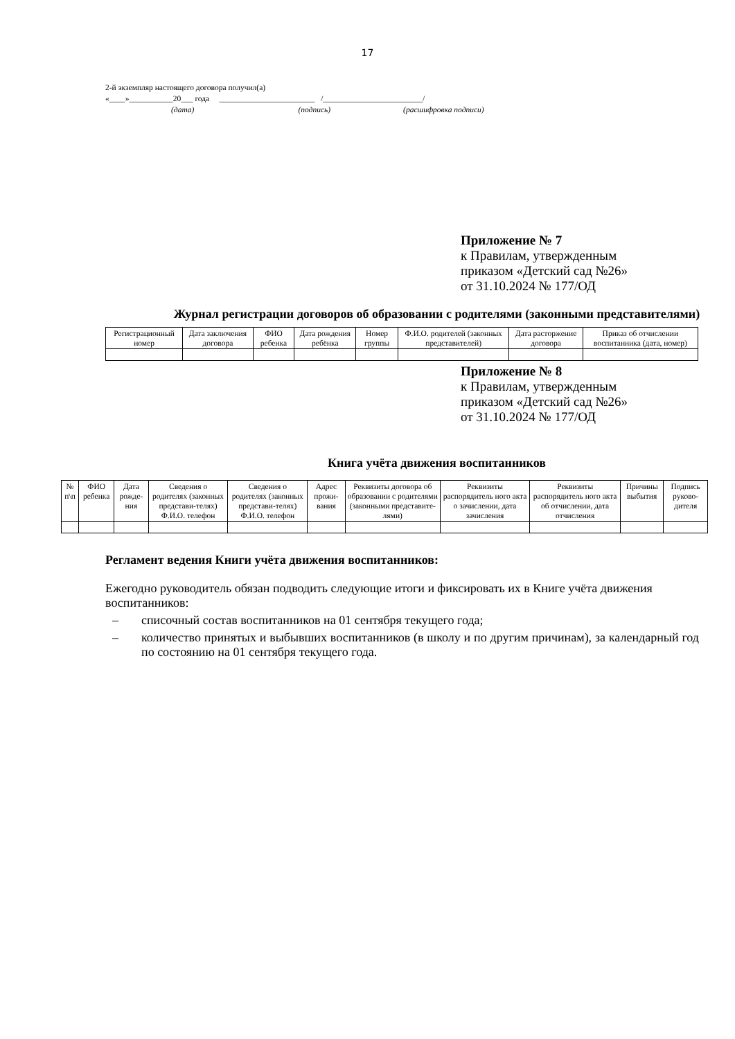17
2-й экземпляр настоящего договора получил(а)
«____»___________20___ года ________________________ /_________________________/
(дата) (подпись) (расшифровка подписи)
Приложение № 7
к Правилам, утвержденным
приказом «Детский сад №26»
от 31.10.2024 № 177/ОД
Журнал регистрации договоров об образовании с родителями (законными представителями)
| Регистрационный номер | Дата заключения договора | ФИО ребенка | Дата рождения ребёнка | Номер группы | Ф.И.О. родителей (законных представителей) | Дата расторжение договора | Приказ об отчислении воспитанника (дата, номер) |
| --- | --- | --- | --- | --- | --- | --- | --- |
Приложение № 8
к Правилам, утвержденным
приказом «Детский сад №26»
от 31.10.2024 № 177/ОД
Книга учёта движения воспитанников
| № п\п | ФИО ребенка | Дата рожде-ния | Сведения о родителях (законных представи-телях) Ф.И.О. телефон | Сведения о родителях (законных представи-телях) Ф.И.О. телефон | Адрес прожи-вания | Реквизиты договора об образовании с родителями (законными представите-лями) | Реквизиты распорядитель ного акта о зачислении, дата зачисления | Реквизиты распорядитель ного акта об отчислении, дата отчисления | Причины выбытия | Подпись руково-дителя |
| --- | --- | --- | --- | --- | --- | --- | --- | --- | --- | --- |
Регламент ведения Книги учёта движения воспитанников:
Ежегодно руководитель обязан подводить следующие итоги и фиксировать их в Книге учёта движения воспитанников:
– списочный состав воспитанников на 01 сентября текущего года;
– количество принятых и выбывших воспитанников (в школу и по другим причинам), за календарный год по состоянию на 01 сентября текущего года.